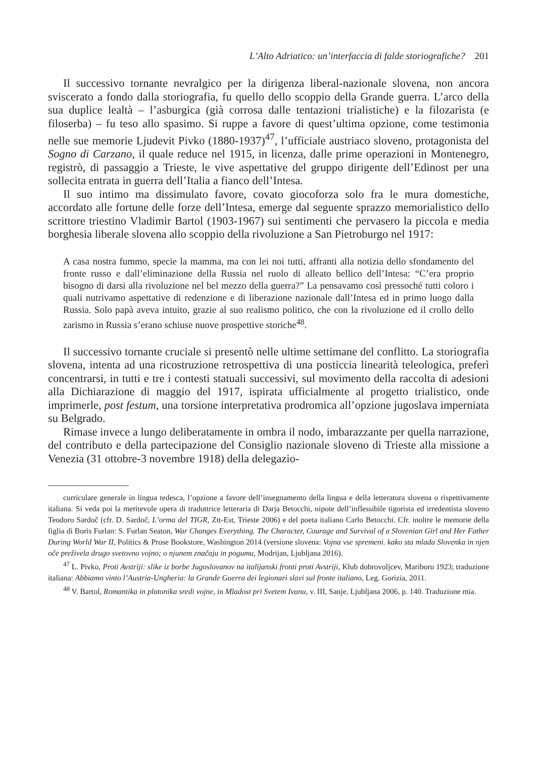L’Alto Adriatico: un’interfaccia di falde storiografiche? 201
Il successivo tornante nevralgico per la dirigenza liberal-nazionale slovena, non ancora sviscerato a fondo dalla storiografia, fu quello dello scoppio della Grande guerra. L’arco della sua duplice lealtà – l’asburgica (già corrosa dalle tentazioni trialistiche) e la filozarista (e filoserba) – fu teso allo spasimo. Si ruppe a favore di quest’ultima opzione, come testimonia nelle sue memorie Ljudevit Pivko (1880-1937)<sup>47</sup>, l’ufficiale austriaco sloveno, protagonista del Sogno di Carzano, il quale reduce nel 1915, in licenza, dalle prime operazioni in Montenegro, registrò, di passaggio a Trieste, le vive aspettative del gruppo dirigente dell’Edinost per una sollecita entrata in guerra dell’Italia a fianco dell’Intesa.
Il suo intimo ma dissimulato favore, covato giocoforza solo fra le mura domestiche, accordato alle fortune delle forze dell’Intesa, emerge dal seguente sprazzo memorialistico dello scrittore triestino Vladimir Bartol (1903-1967) sui sentimenti che pervasero la piccola e media borghesia liberale slovena allo scoppio della rivoluzione a San Pietroburgo nel 1917:
A casa nostra fummo, specie la mamma, ma con lei noi tutti, affranti alla notizia dello sfondamento del fronte russo e dall’eliminazione della Russia nel ruolo di alleato bellico dell’Intesa: “C’era proprio bisogno di darsi alla rivoluzione nel bel mezzo della guerra?” La pensavamo così pressoché tutti coloro i quali nutrivamo aspettative di redenzione e di liberazione nazionale dall’Intesa ed in primo luogo dalla Russia. Solo papà aveva intuito, grazie al suo realismo politico, che con la rivoluzione ed il crollo dello zarismo in Russia s’erano schiuse nuove prospettive storiche<sup>48</sup>.
Il successivo tornante cruciale si presentò nelle ultime settimane del conflitto. La storiografia slovena, intenta ad una ricostruzione retrospettiva di una posticcia linearità teleologica, preferì concentrarsi, in tutti e tre i contesti statuali successivi, sul movimento della raccolta di adesioni alla Dichiarazione di maggio del 1917, ispirata ufficialmente al progetto trialistico, onde imprimerle, post festum, una torsione interpretativa prodromica all’opzione jugoslava imperniata su Belgrado.
Rimase invece a lungo deliberatamente in ombra il nodo, imbarazzante per quella narrazione, del contributo e della partecipazione del Consiglio nazionale sloveno di Trieste alla missione a Venezia (31 ottobre-3 novembre 1918) della delegazio-
curriculare generale in lingua tedesca, l’opzione a favore dell’insegnamento della lingua e della letteratura slovena o rispettivamente italiana. Si veda poi la meritevole opera di traduttrice letteraria di Darja Betocchi, nipote dell’inflessibile tigorista ed irredentista sloveno Teodoro Sardoč (cfr. D. Sardoč, L’orma del TIGR, Ztt-Est, Trieste 2006) e del poeta italiano Carlo Betocchi. Cfr. inoltre le memorie della figlia di Boris Furlan: S. Furlan Seaton, War Changes Everything. The Character, Courage and Survival of a Slovenian Girl and Her Father During World War II, Politics & Prose Bookstore, Washington 2014 (versione slovena: Vojna vse spremeni. kako sta mlada Slovenka in njen oče preživela drugo svetovno vojno; o njunem značaju in pogumu, Modrijan, Ljubljana 2016).
<sup>47</sup> L. Pivko, Proti Avstriji: slike iz borbe Jugoslovanov na italijanski fronti proti Avstriji, Klub dobrovoljcev, Mariboru 1923; traduzione italiana: Abbiamo vinto l’Austria-Ungheria: la Grande Guerra dei legionari slavi sul fronte italiano, Leg. Gorizia, 2011.
<sup>48</sup> V. Bartol, Romantika in platonika sredi vojne, in Mladost pri Svetem Ivanu, v. III, Sanje, Ljubljana 2006, p. 140. Traduzione mia.